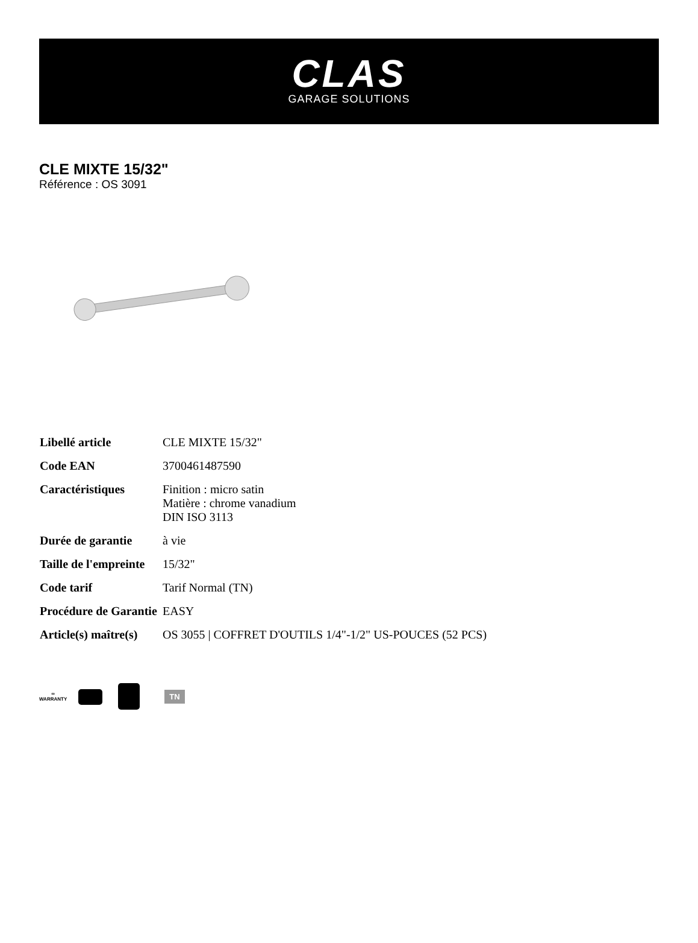CLAS
GARAGE SOLUTIONS
CLE MIXTE 15/32"
Référence : OS 3091
| Libellé article | CLE MIXTE 15/32" |
| Code EAN | 3700461487590 |
| Caractéristiques | Finition : micro satin Matière : chrome vanadium DIN ISO 3113 |
| Durée de garantie | à vie |
| Taille de l'empreinte | 15/32" |
| Code tarif | Tarif Normal (TN) |
| Procédure de Garantie | EASY |
| Article(s) maître(s) | OS 3055 / COFFRET D'OUTILS 1/4"-1/2" US-POUCES (52 PCS) |
∞
WARRANTY
TN